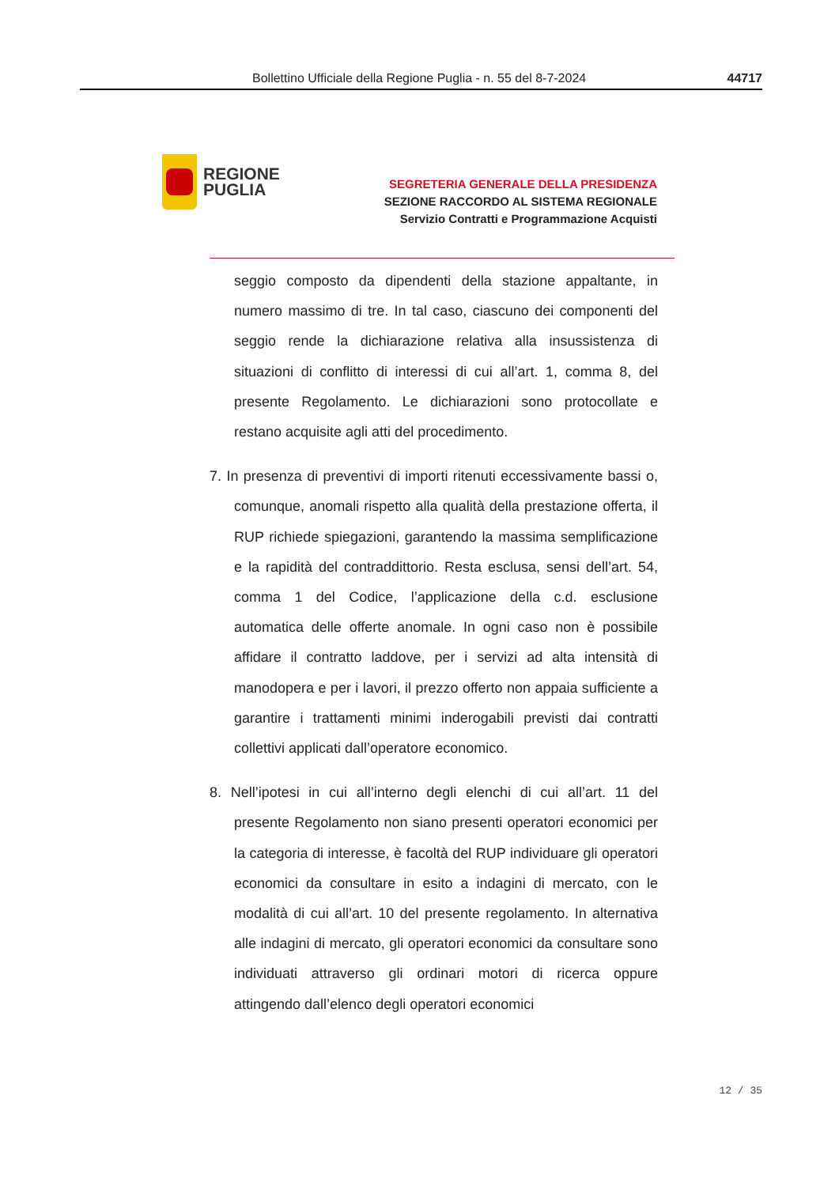Bollettino Ufficiale della Regione Puglia - n. 55 del 8-7-2024 44717
REGIONE
PUGLIA
SEGRETERIA GENERALE DELLA PRESIDENZA
SEZIONE RACCORDO AL SISTEMA REGIONALE
Servizio Contratti e Programmazione Acquisti
seggio composto da dipendenti della stazione appaltante, in numero massimo di tre. In tal caso, ciascuno dei componenti del seggio rende la dichiarazione relativa alla insussistenza di situazioni di conflitto di interessi di cui all’art. 1, comma 8, del presente Regolamento. Le dichiarazioni sono protocollate e restano acquisite agli atti del procedimento.
7. In presenza di preventivi di importi ritenuti eccessivamente bassi o, comunque, anomali rispetto alla qualità della prestazione offerta, il RUP richiede spiegazioni, garantendo la massima semplificazione e la rapidità del contraddittorio. Resta esclusa, sensi dell’art. 54, comma 1 del Codice, l’applicazione della c.d. esclusione automatica delle offerte anomale. In ogni caso non è possibile affidare il contratto laddove, per i servizi ad alta intensità di manodopera e per i lavori, il prezzo offerto non appaia sufficiente a garantire i trattamenti minimi inderogabili previsti dai contratti collettivi applicati dall’operatore economico.
8. Nell’ipotesi in cui all’interno degli elenchi di cui all’art. 11 del presente Regolamento non siano presenti operatori economici per la categoria di interesse, è facoltà del RUP individuare gli operatori economici da consultare in esito a indagini di mercato, con le modalità di cui all’art. 10 del presente regolamento. In alternativa alle indagini di mercato, gli operatori economici da consultare sono individuati attraverso gli ordinari motori di ricerca oppure attingendo dall’elenco degli operatori economici
12 / 35